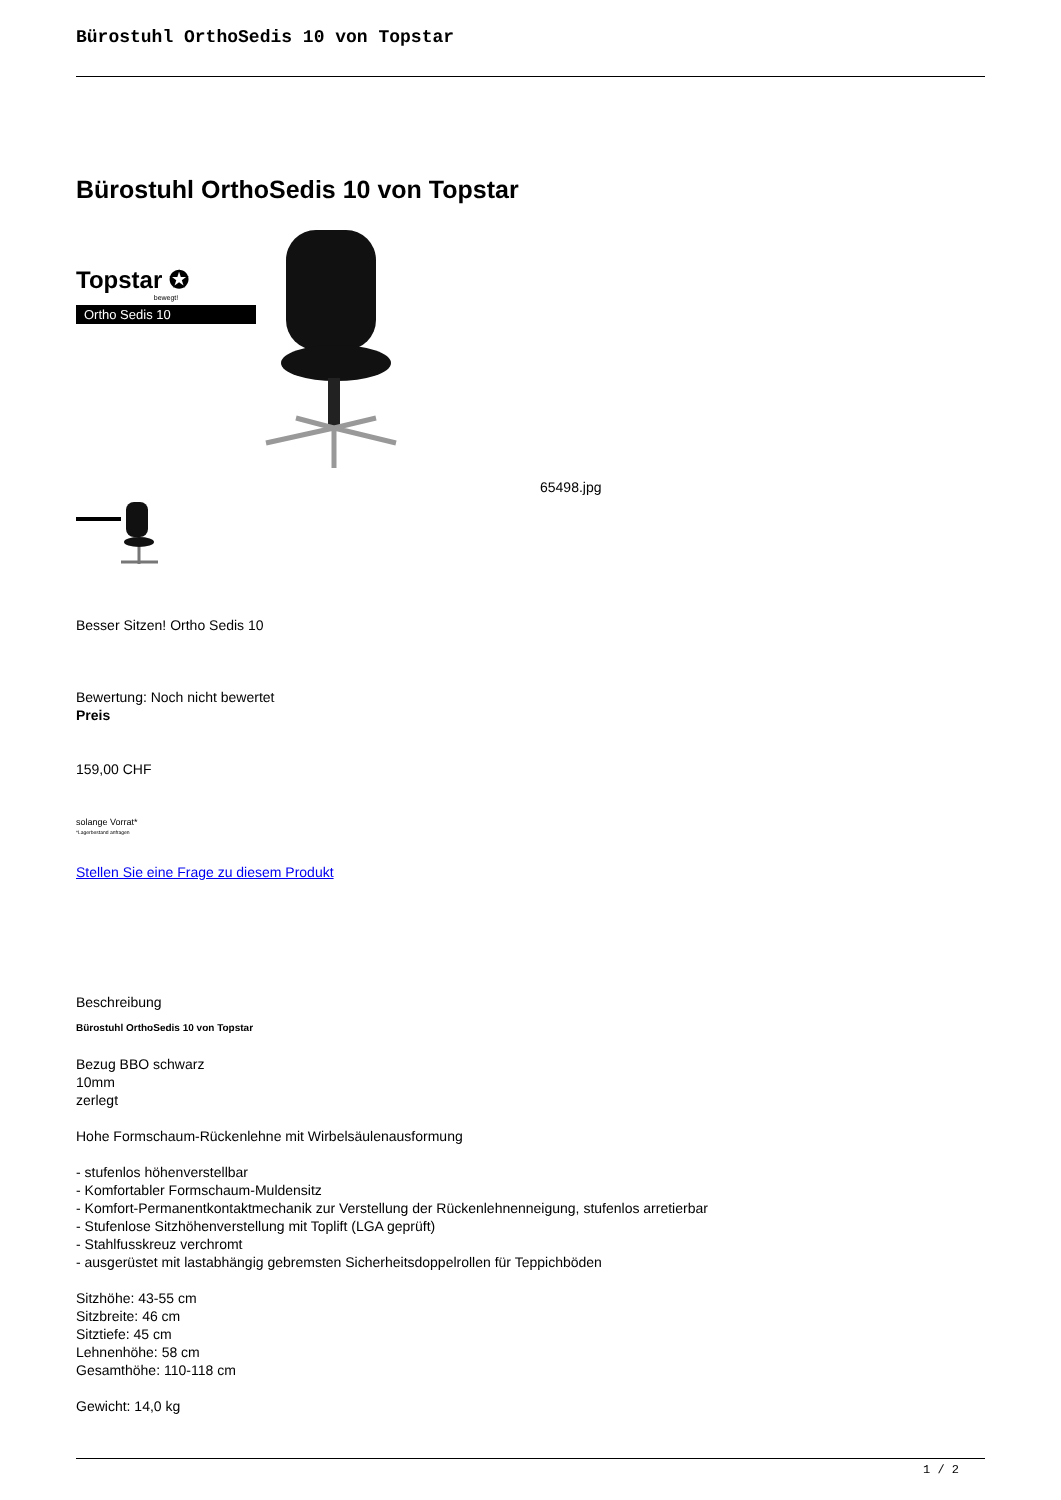Bürostuhl OrthoSedis 10 von Topstar
Bürostuhl OrthoSedis 10 von Topstar
Topstar ✪
bewegt!
Ortho Sedis 10
65498.jpg
Besser Sitzen! Ortho Sedis 10
Bewertung: Noch nicht bewertet
Preis
159,00 CHF
solange Vorrat*
*Lagerbestand anfragen
Stellen Sie eine Frage zu diesem Produkt
Beschreibung
Bürostuhl OrthoSedis 10 von Topstar
Bezug BBO schwarz
10mm
zerlegt
Hohe Formschaum-Rückenlehne mit Wirbelsäulenausformung
- stufenlos höhenverstellbar
- Komfortabler Formschaum-Muldensitz
- Komfort-Permanentkontaktmechanik zur Verstellung der Rückenlehnenneigung, stufenlos arretierbar
- Stufenlose Sitzhöhenverstellung mit Toplift (LGA geprüft)
- Stahlfusskreuz verchromt
- ausgerüstet mit lastabhängig gebremsten Sicherheitsdoppelrollen für Teppichböden
Sitzhöhe: 43-55 cm
Sitzbreite: 46 cm
Sitztiefe: 45 cm
Lehnenhöhe: 58 cm
Gesamthöhe: 110-118 cm
Gewicht: 14,0 kg
1 / 2